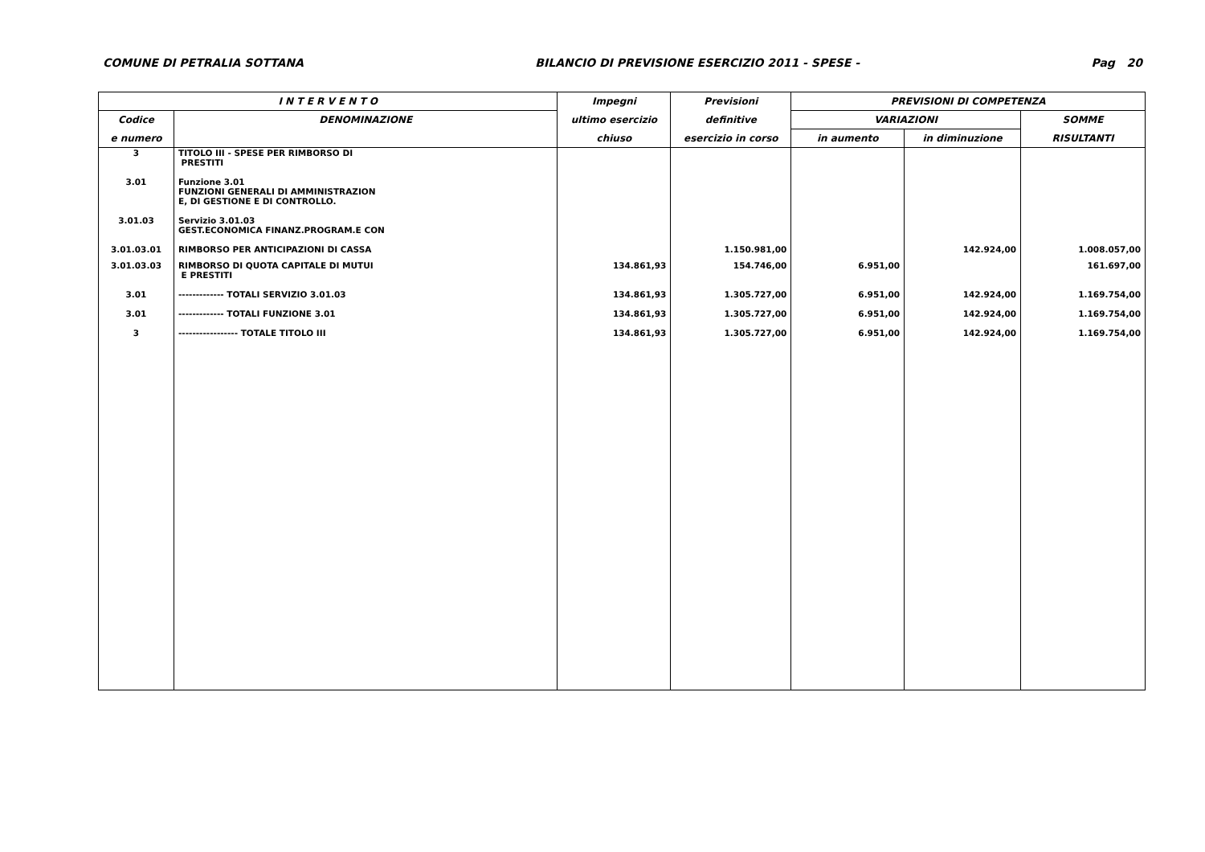COMUNE DI PETRALIA SOTTANA BILANCIO DI PREVISIONE ESERCIZIO 2011 - SPESE - Pag 20
| I N T E R V E N T O | | Impegni | Previsioni | PREVISIONI DI COMPETENZA | | |
| --- | --- | --- | --- | --- | --- | --- |
| Codice | DENOMINAZIONE | ultimo esercizio | definitive | VARIAZIONI | | SOMME |
| e numero | | chiuso | esercizio in corso | in aumento | in diminuzione | RISULTANTI |
| 3 | TITOLO III - SPESE PER RIMBORSO DI PRESTITI | | | | | |
| 3.01 | Funzione 3.01 FUNZIONI GENERALI DI AMMINISTRAZION E, DI GESTIONE E DI CONTROLLO. | | | | | |
| 3.01.03 | Servizio 3.01.03 GEST.ECONOMICA FINANZ.PROGRAM.E CON | | | | | |
| 3.01.03.01 | RIMBORSO PER ANTICIPAZIONI DI CASSA | | 1.150.981,00 | | 142.924,00 | 1.008.057,00 |
| 3.01.03.03 | RIMBORSO DI QUOTA CAPITALE DI MUTUI E PRESTITI | 134.861,93 | 154.746,00 | 6.951,00 | | 161.697,00 |
| 3.01 | ------------- TOTALI SERVIZIO 3.01.03 | 134.861,93 | 1.305.727,00 | 6.951,00 | 142.924,00 | 1.169.754,00 |
| 3.01 | ------------- TOTALI FUNZIONE 3.01 | 134.861,93 | 1.305.727,00 | 6.951,00 | 142.924,00 | 1.169.754,00 |
| 3 | ----------------- TOTALE TITOLO III | 134.861,93 | 1.305.727,00 | 6.951,00 | 142.924,00 | 1.169.754,00 |